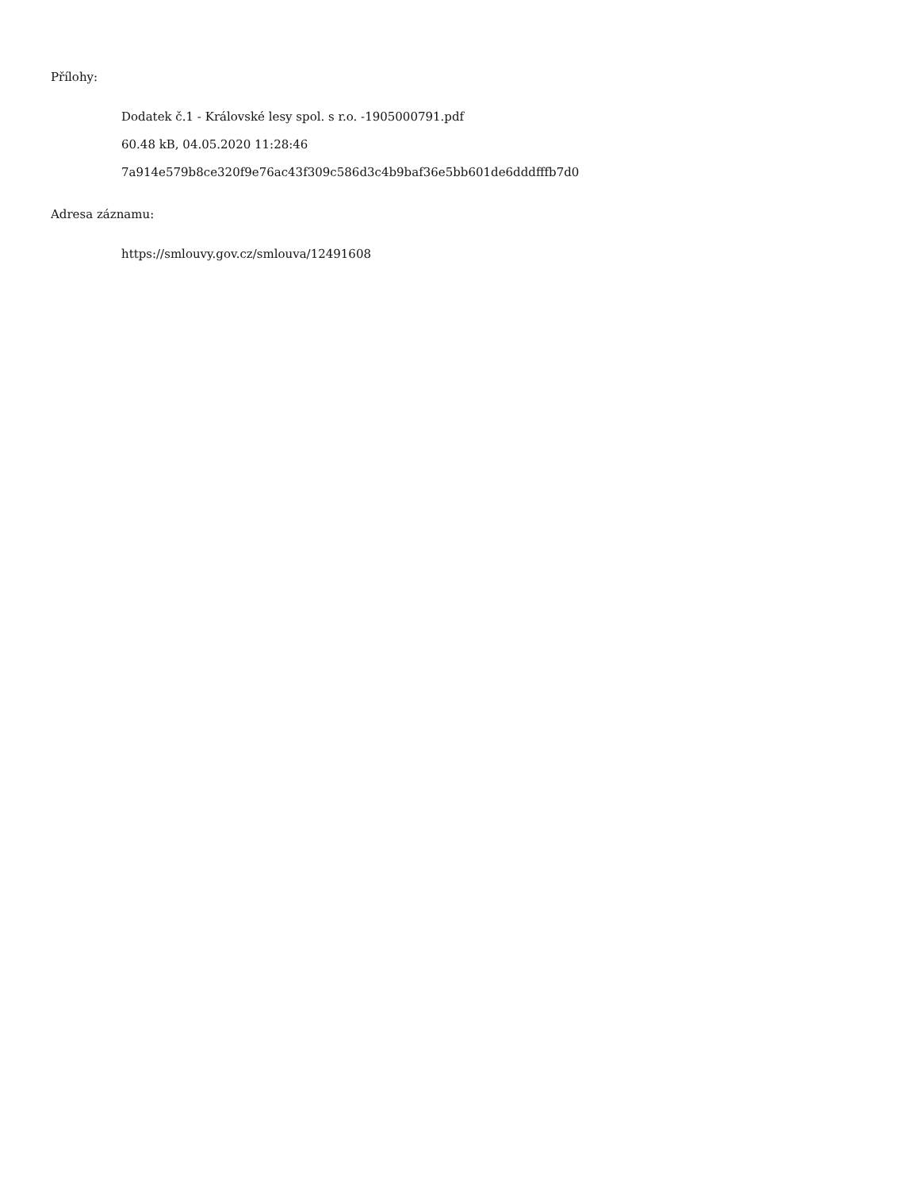Přílohy:
Dodatek č.1 - Královské lesy spol. s r.o. -1905000791.pdf
60.48 kB, 04.05.2020 11:28:46
7a914e579b8ce320f9e76ac43f309c586d3c4b9baf36e5bb601de6dddfffb7d0
Adresa záznamu:
https://smlouvy.gov.cz/smlouva/12491608